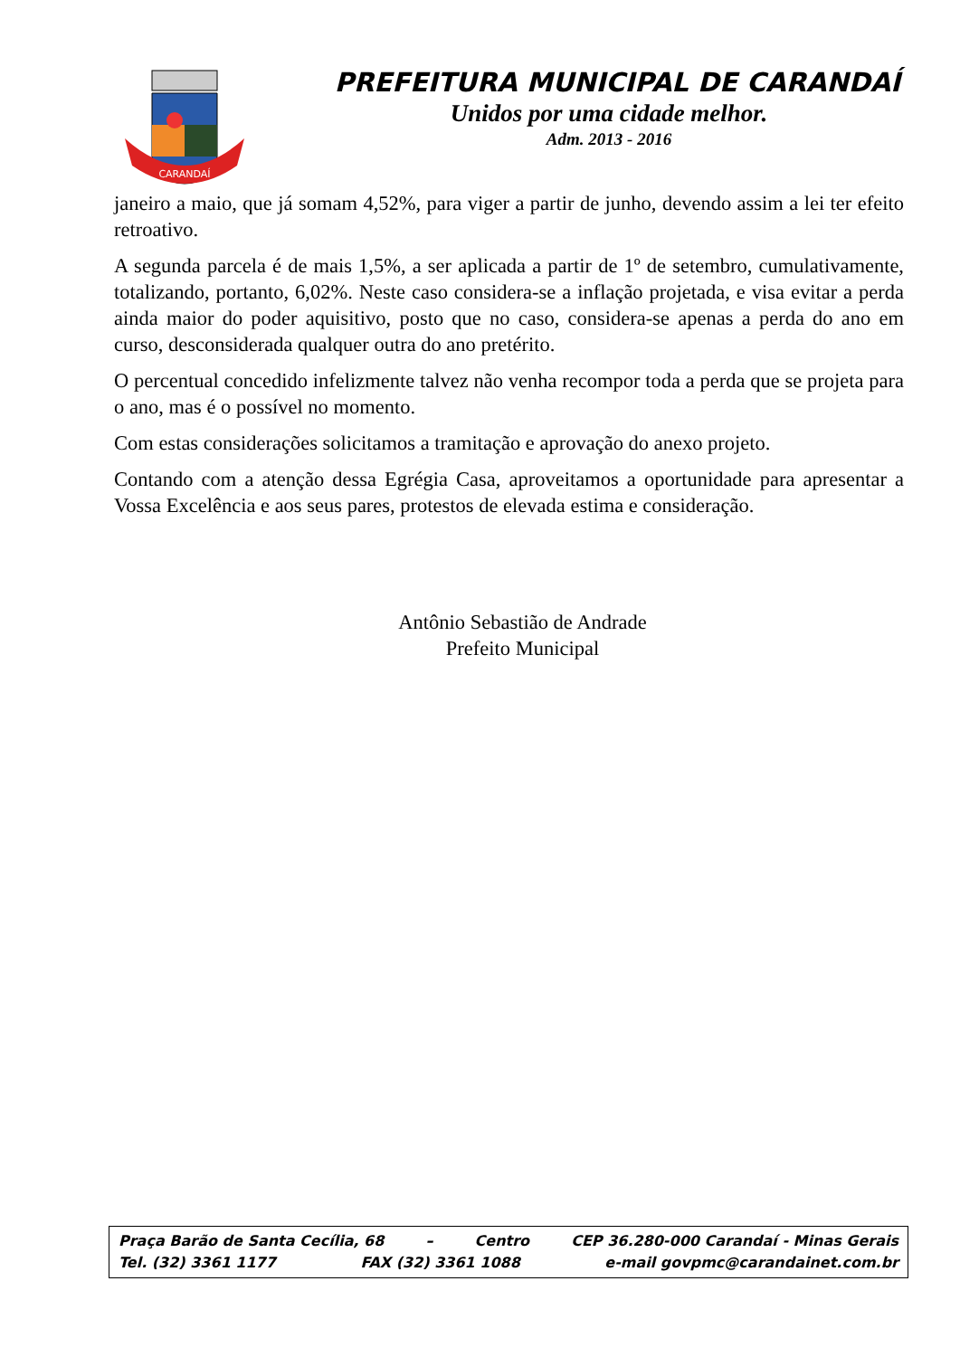CARANDAÍ
PREFEITURA MUNICIPAL DE CARANDAÍ
Unidos por uma cidade melhor.
Adm. 2013 - 2016
janeiro a maio, que já somam 4,52%, para viger a partir de junho, devendo assim a lei ter efeito retroativo.
A segunda parcela é de mais 1,5%, a ser aplicada a partir de 1º de setembro, cumulativamente, totalizando, portanto, 6,02%. Neste caso considera-se a inflação projetada, e visa evitar a perda ainda maior do poder aquisitivo, posto que no caso, considera-se apenas a perda do ano em curso, desconsiderada qualquer outra do ano pretérito.
O percentual concedido infelizmente talvez não venha recompor toda a perda que se projeta para o ano, mas é o possível no momento.
Com estas considerações solicitamos a tramitação e aprovação do anexo projeto.
Contando com a atenção dessa Egrégia Casa, aproveitamos a oportunidade para apresentar a Vossa Excelência e aos seus pares, protestos de elevada estima e consideração.
Antônio Sebastião de Andrade
Prefeito Municipal
Praça Barão de Santa Cecília, 68 – Centro CEP 36.280-000 Carandaí - Minas Gerais
Tel. (32) 3361 1177 FAX (32) 3361 1088 e-mail govpmc@carandainet.com.br